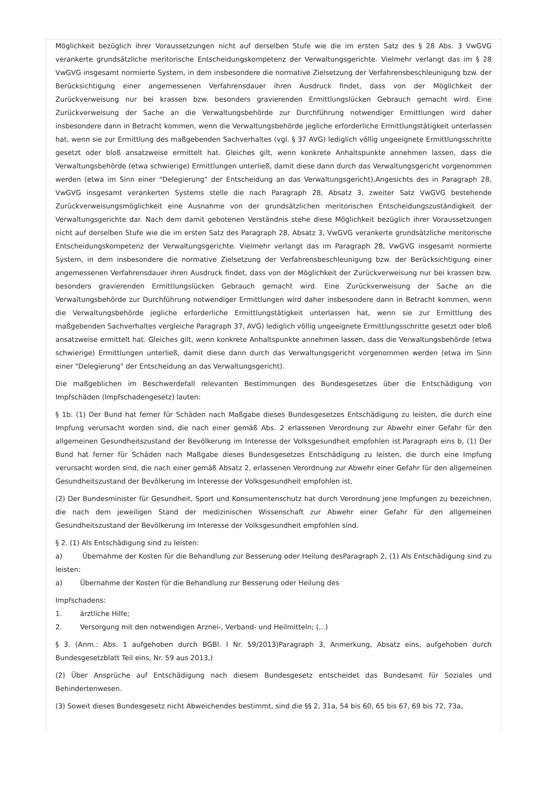Möglichkeit bezüglich ihrer Voraussetzungen nicht auf derselben Stufe wie die im ersten Satz des § 28 Abs. 3 VwGVG verankerte grundsätzliche meritorische Entscheidungskompetenz der Verwaltungsgerichte. Vielmehr verlangt das im § 28 VwGVG insgesamt normierte System, in dem insbesondere die normative Zielsetzung der Verfahrensbeschleunigung bzw. der Berücksichtigung einer angemessenen Verfahrensdauer ihren Ausdruck findet, dass von der Möglichkeit der Zurückverweisung nur bei krassen bzw. besonders gravierenden Ermittlungslücken Gebrauch gemacht wird. Eine Zurückverweisung der Sache an die Verwaltungsbehörde zur Durchführung notwendiger Ermittlungen wird daher insbesondere dann in Betracht kommen, wenn die Verwaltungsbehörde jegliche erforderliche Ermittlungstätigkeit unterlassen hat, wenn sie zur Ermittlung des maßgebenden Sachverhaltes (vgl. § 37 AVG) lediglich völlig ungeeignete Ermittlungsschritte gesetzt oder bloß ansatzweise ermittelt hat. Gleiches gilt, wenn konkrete Anhaltspunkte annehmen lassen, dass die Verwaltungsbehörde (etwa schwierige) Ermittlungen unterließ, damit diese dann durch das Verwaltungsgericht vorgenommen werden (etwa im Sinn einer "Delegierung" der Entscheidung an das Verwaltungsgericht).Angesichts des in Paragraph 28, VwGVG insgesamt verankerten Systems stelle die nach Paragraph 28, Absatz 3, zweiter Satz VwGVG bestehende Zurückverweisungsmöglichkeit eine Ausnahme von der grundsätzlichen meritorischen Entscheidungszuständigkeit der Verwaltungsgerichte dar. Nach dem damit gebotenen Verständnis stehe diese Möglichkeit bezüglich ihrer Voraussetzungen nicht auf derselben Stufe wie die im ersten Satz des Paragraph 28, Absatz 3, VwGVG verankerte grundsätzliche meritorische Entscheidungskompetenz der Verwaltungsgerichte. Vielmehr verlangt das im Paragraph 28, VwGVG insgesamt normierte System, in dem insbesondere die normative Zielsetzung der Verfahrensbeschleunigung bzw. der Berücksichtigung einer angemessenen Verfahrensdauer ihren Ausdruck findet, dass von der Möglichkeit der Zurückverweisung nur bei krassen bzw. besonders gravierenden Ermittlungslücken Gebrauch gemacht wird. Eine Zurückverweisung der Sache an die Verwaltungsbehörde zur Durchführung notwendiger Ermittlungen wird daher insbesondere dann in Betracht kommen, wenn die Verwaltungsbehörde jegliche erforderliche Ermittlungstätigkeit unterlassen hat, wenn sie zur Ermittlung des maßgebenden Sachverhaltes vergleiche Paragraph 37, AVG) lediglich völlig ungeeignete Ermittlungsschritte gesetzt oder bloß ansatzweise ermittelt hat. Gleiches gilt, wenn konkrete Anhaltspunkte annehmen lassen, dass die Verwaltungsbehörde (etwa schwierige) Ermittlungen unterließ, damit diese dann durch das Verwaltungsgericht vorgenommen werden (etwa im Sinn einer "Delegierung" der Entscheidung an das Verwaltungsgericht).
Die maßgeblichen im Beschwerdefall relevanten Bestimmungen des Bundesgesetzes über die Entschädigung von Impfschäden (Impfschadengesetz) lauten:
§ 1b. (1) Der Bund hat ferner für Schäden nach Maßgabe dieses Bundesgesetzes Entschädigung zu leisten, die durch eine Impfung verursacht worden sind, die nach einer gemäß Abs. 2 erlassenen Verordnung zur Abwehr einer Gefahr für den allgemeinen Gesundheitszustand der Bevölkerung im Interesse der Volksgesundheit empfohlen ist.Paragraph eins b, (1) Der Bund hat ferner für Schäden nach Maßgabe dieses Bundesgesetzes Entschädigung zu leisten, die durch eine Impfung verursacht worden sind, die nach einer gemäß Absatz 2, erlassenen Verordnung zur Abwehr einer Gefahr für den allgemeinen Gesundheitszustand der Bevölkerung im Interesse der Volksgesundheit empfohlen ist.
(2) Der Bundesminister für Gesundheit, Sport und Konsumentenschutz hat durch Verordnung jene Impfungen zu bezeichnen, die nach dem jeweiligen Stand der medizinischen Wissenschaft zur Abwehr einer Gefahr für den allgemeinen Gesundheitszustand der Bevölkerung im Interesse der Volksgesundheit empfohlen sind.
§ 2. (1) Als Entschädigung sind zu leisten:
a) Übernahme der Kosten für die Behandlung zur Besserung oder Heilung desParagraph 2, (1) Als Entschädigung sind zu leisten:
a) Übernahme der Kosten für die Behandlung zur Besserung oder Heilung des
Impfschadens:
1. ärztliche Hilfe;
2. Versorgung mit den notwendigen Arznei-, Verband- und Heilmitteln; (...)
§ 3. (Anm.: Abs. 1 aufgehoben durch BGBl. I Nr. 59/2013)Paragraph 3, Anmerkung, Absatz eins, aufgehoben durch Bundesgesetzblatt Teil eins, Nr. 59 aus 2013,)
(2) Über Ansprüche auf Entschädigung nach diesem Bundesgesetz entscheidet das Bundesamt für Soziales und Behindertenwesen.
(3) Soweit dieses Bundesgesetz nicht Abweichendes bestimmt, sind die §§ 2, 31a, 54 bis 60, 65 bis 67, 69 bis 72, 73a,